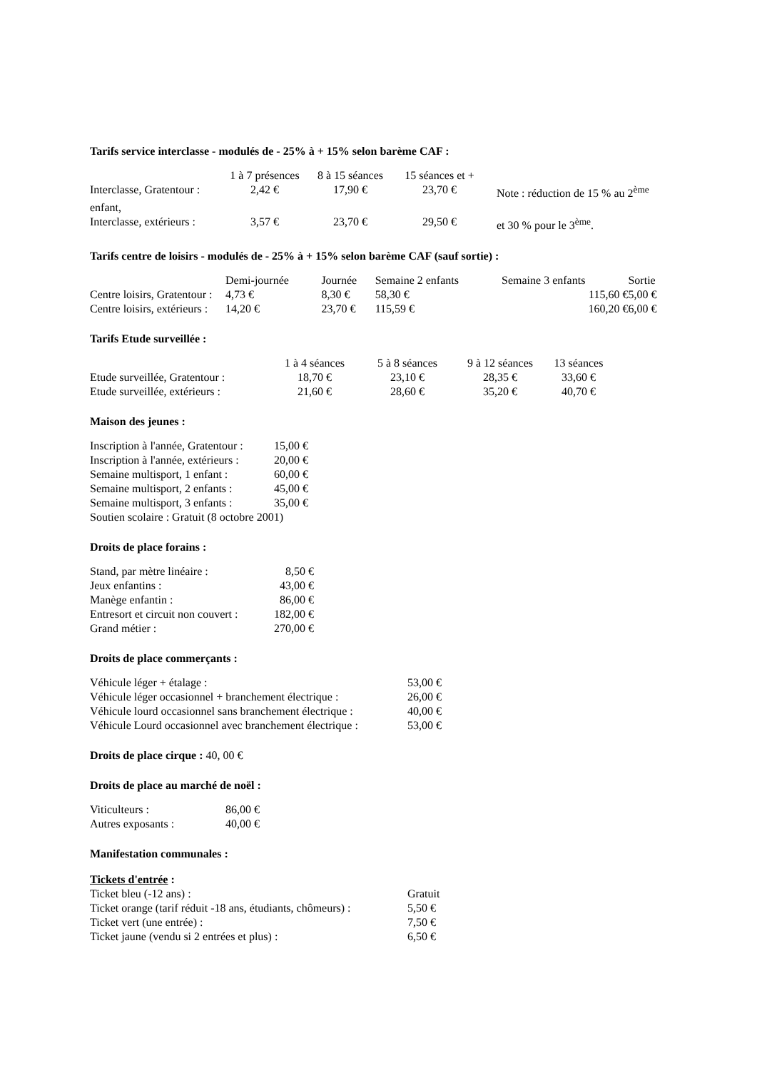Tarifs service interclasse - modulés de - 25% à + 15% selon barème CAF :
| | 1 à 7 présences | 8 à 15 séances | 15 séances et + | |
| Interclasse, Gratentour : | 2,42 € | 17,90 € | 23,70 € | Note : réduction de 15 % au 2<sup>ème</sup> |
| enfant, | | | | |
| Interclasse, extérieurs : | 3,57 € | 23,70 € | 29,50 € | et 30 % pour le 3<sup>ème</sup>. |
Tarifs centre de loisirs - modulés de - 25% à + 15% selon barème CAF (sauf sortie) :
| | Demi-journée | Journée | Semaine 2 enfants | Semaine 3 enfants | Sortie |
| Centre loisirs, Gratentour : | 4,73 € | 8,30 € | 58,30 € | 115,60 € | 5,00 € |
| Centre loisirs, extérieurs : | 14,20 € | 23,70 € | 115,59 € | 160,20 € | 6,00 € |
Tarifs Etude surveillée :
| | 1 à 4 séances | 5 à 8 séances | 9 à 12 séances | 13 séances |
| Etude surveillée, Gratentour : | 18,70 € | 23,10 € | 28,35 € | 33,60 € |
| Etude surveillée, extérieurs : | 21,60 € | 28,60 € | 35,20 € | 40,70 € |
Maison des jeunes :
| Inscription à l'année, Gratentour : | 15,00 € |
| Inscription à l'année, extérieurs : | 20,00 € |
| Semaine multisport, 1 enfant : | 60,00 € |
| Semaine multisport, 2 enfants : | 45,00 € |
| Semaine multisport, 3 enfants : | 35,00 € |
| Soutien scolaire : Gratuit (8 octobre 2001) | |
Droits de place forains :
| Stand, par mètre linéaire : | 8,50 € |
| Jeux enfantins : | 43,00 € |
| Manège enfantin : | 86,00 € |
| Entresort et circuit non couvert : | 182,00 € |
| Grand métier : | 270,00 € |
Droits de place commerçants :
| Véhicule léger + étalage : | 53,00 € |
| Véhicule léger occasionnel + branchement électrique : | 26,00 € |
| Véhicule lourd occasionnel sans branchement électrique : | 40,00 € |
| Véhicule Lourd occasionnel avec branchement électrique : | 53,00 € |
Droits de place cirque : 40, 00 €
Droits de place au marché de noël :
| Viticulteurs : | 86,00 € |
| Autres exposants : | 40,00 € |
Manifestation communales :
Tickets d'entrée :
| Ticket bleu (-12 ans) : | Gratuit |
| Ticket orange (tarif réduit -18 ans, étudiants, chômeurs) : | 5,50 € |
| Ticket vert (une entrée) : | 7,50 € |
| Ticket jaune (vendu si 2 entrées et plus) : | 6,50 € |